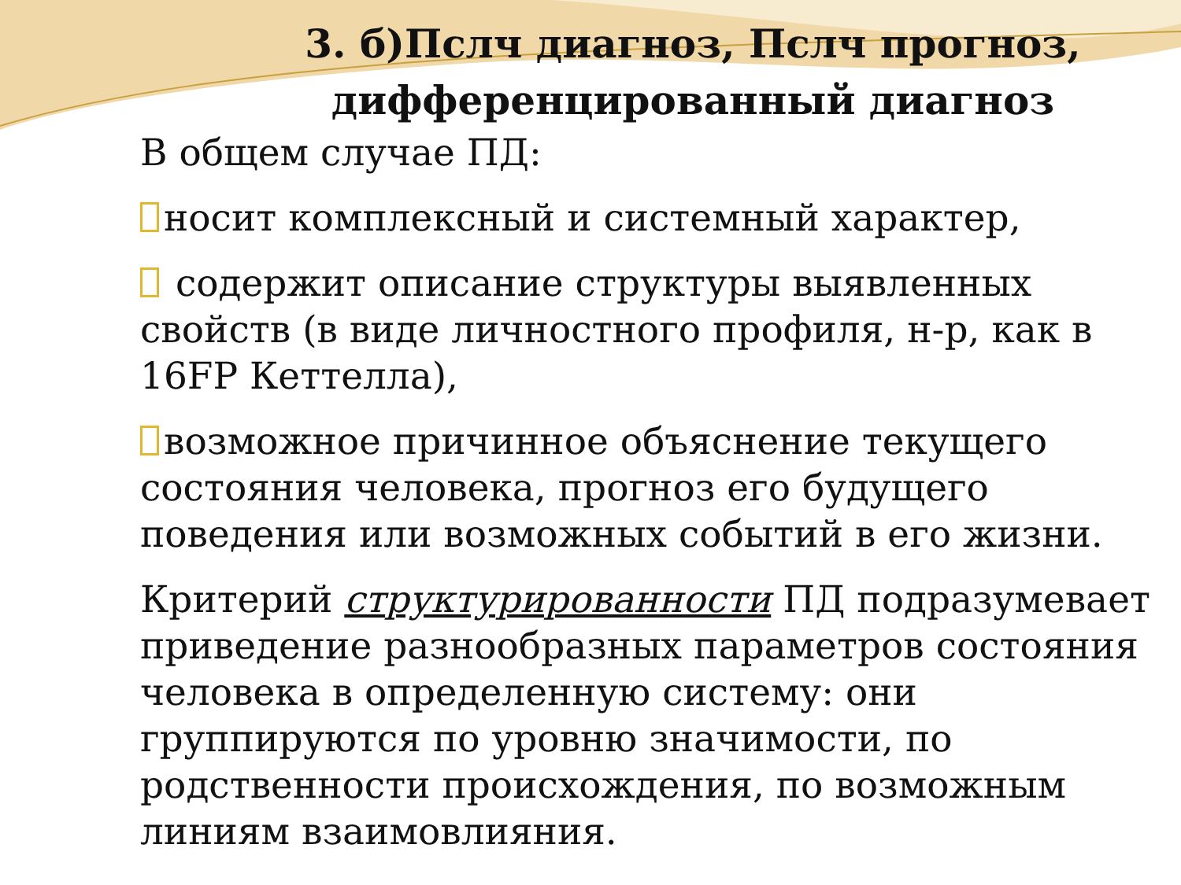3. б)Пслч диагноз, Пслч прогноз, дифференцированный диагноз
В общем случае ПД:
носит комплексный и системный характер,
содержит описание структуры выявленных свойств (в виде личностного профиля, н-р, как в 16FP Кеттелла),
возможное причинное объяснение текущего состояния человека, прогноз его будущего поведения или возможных событий в его жизни.
Критерий структурированности ПД подразумевает приведение разнообразных параметров состояния человека в определенную систему: они группируются по уровню значимости, по родственности происхождения, по возможным линиям взаимовлияния.